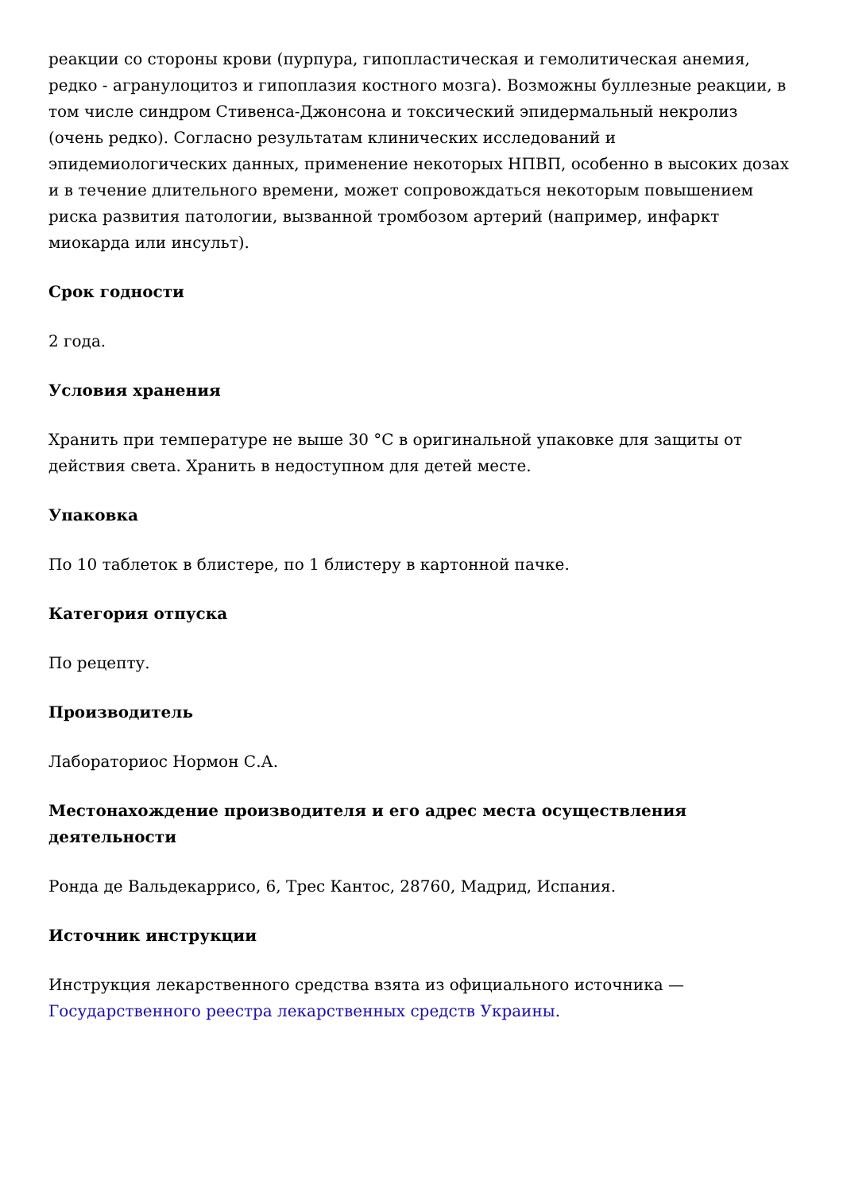реакции со стороны крови (пурпура, гипопластическая и гемолитическая анемия, редко - агранулоцитоз и гипоплазия костного мозга). Возможны буллезные реакции, в том числе синдром Стивенса-Джонсона и токсический эпидермальный некролиз (очень редко). Согласно результатам клинических исследований и эпидемиологических данных, применение некоторых НПВП, особенно в высоких дозах и в течение длительного времени, может сопровождаться некоторым повышением риска развития патологии, вызванной тромбозом артерий (например, инфаркт миокарда или инсульт).
Срок годности
2 года.
Условия хранения
Хранить при температуре не выше 30 °С в оригинальной упаковке для защиты от действия света. Хранить в недоступном для детей месте.
Упаковка
По 10 таблеток в блистере, по 1 блистеру в картонной пачке.
Категория отпуска
По рецепту.
Производитель
Лабораториос Нормон С.А.
Местонахождение производителя и его адрес места осуществления деятельности
Ронда де Вальдекаррисо, 6, Трес Кантос, 28760, Мадрид, Испания.
Источник инструкции
Инструкция лекарственного средства взята из официального источника — Государственного реестра лекарственных средств Украины.